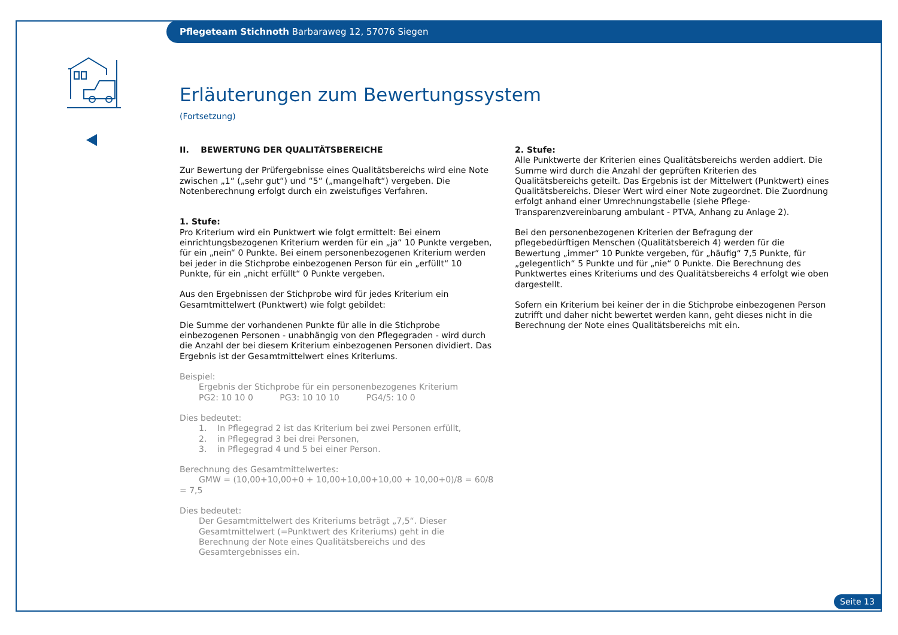Pflegeteam Stichnoth Barbaraweg 12, 57076 Siegen
Erläuterungen zum Bewertungssystem
(Fortsetzung)
II. BEWERTUNG DER QUALITÄTSBEREICHE
Zur Bewertung der Prüfergebnisse eines Qualitätsbereichs wird eine Note zwischen „1“ („sehr gut“) und “5“ („mangelhaft“) vergeben. Die Notenberechnung erfolgt durch ein zweistufiges Verfahren.
1. Stufe:
Pro Kriterium wird ein Punktwert wie folgt ermittelt: Bei einem einrichtungsbezogenen Kriterium werden für ein „ja“ 10 Punkte vergeben, für ein „nein“ 0 Punkte. Bei einem personenbezogenen Kriterium werden bei jeder in die Stichprobe einbezogenen Person für ein „erfüllt“ 10 Punkte, für ein „nicht erfüllt“ 0 Punkte vergeben.
Aus den Ergebnissen der Stichprobe wird für jedes Kriterium ein Gesamtmittelwert (Punktwert) wie folgt gebildet:
Die Summe der vorhandenen Punkte für alle in die Stichprobe einbezogenen Personen - unabhängig von den Pflegegraden - wird durch die Anzahl der bei diesem Kriterium einbezogenen Personen dividiert. Das Ergebnis ist der Gesamtmittelwert eines Kriteriums.
Beispiel:
Ergebnis der Stichprobe für ein personenbezogenes Kriterium
PG2: 10 10 0 PG3: 10 10 10 PG4/5: 10 0
Dies bedeutet:
1. In Pflegegrad 2 ist das Kriterium bei zwei Personen erfüllt,
2. in Pflegegrad 3 bei drei Personen,
3. in Pflegegrad 4 und 5 bei einer Person.
Berechnung des Gesamtmittelwertes:
GMW = (10,00+10,00+0 + 10,00+10,00+10,00 + 10,00+0)/8 = 60/8 = 7,5
Dies bedeutet:
Der Gesamtmittelwert des Kriteriums beträgt „7,5“. Dieser Gesamtmittelwert (=Punktwert des Kriteriums) geht in die Berechnung der Note eines Qualitätsbereichs und des Gesamtergebnisses ein.
2. Stufe:
Alle Punktwerte der Kriterien eines Qualitätsbereichs werden addiert. Die Summe wird durch die Anzahl der geprüften Kriterien des Qualitätsbereichs geteilt. Das Ergebnis ist der Mittelwert (Punktwert) eines Qualitätsbereichs. Dieser Wert wird einer Note zugeordnet. Die Zuordnung erfolgt anhand einer Umrechnungstabelle (siehe Pflege-Transparenzvereinbarung ambulant - PTVA, Anhang zu Anlage 2).
Bei den personenbezogenen Kriterien der Befragung der pflegebedürftigen Menschen (Qualitätsbereich 4) werden für die Bewertung „immer“ 10 Punkte vergeben, für „häufig“ 7,5 Punkte, für „gelegentlich“ 5 Punkte und für „nie“ 0 Punkte. Die Berechnung des Punktwertes eines Kriteriums und des Qualitätsbereichs 4 erfolgt wie oben dargestellt.
Sofern ein Kriterium bei keiner der in die Stichprobe einbezogenen Person zutrifft und daher nicht bewertet werden kann, geht dieses nicht in die Berechnung der Note eines Qualitätsbereichs mit ein.
Seite 13